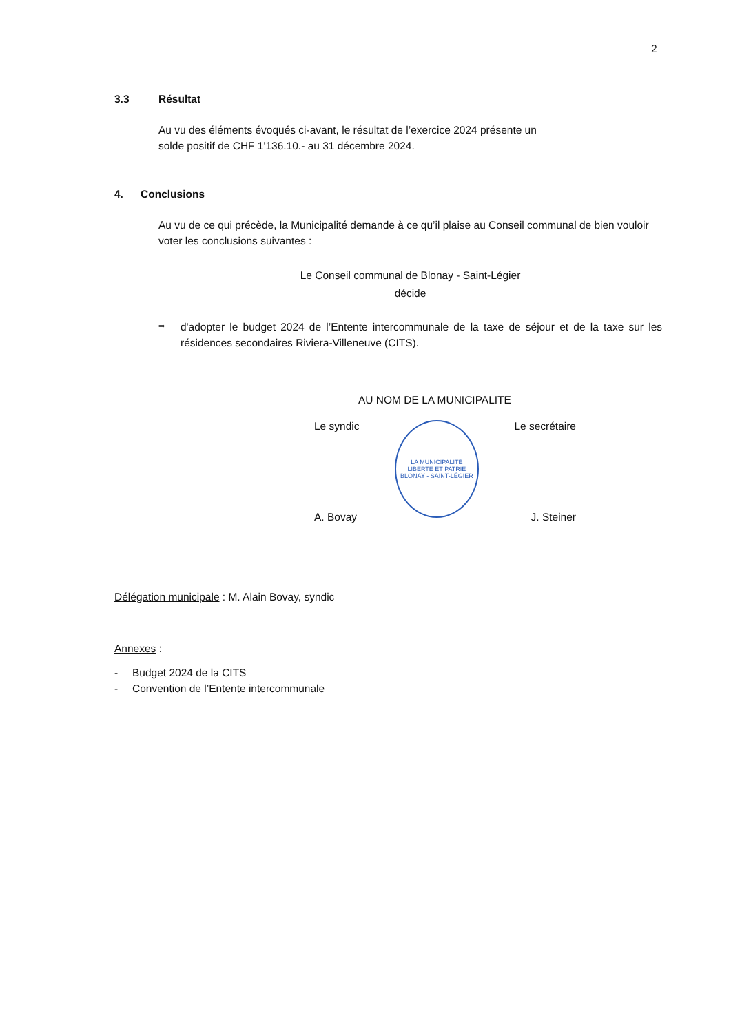2
3.3 Résultat
Au vu des éléments évoqués ci-avant, le résultat de l’exercice 2024 présente un
solde positif de CHF 1'136.10.- au 31 décembre 2024.
4. Conclusions
Au vu de ce qui précède, la Municipalité demande à ce qu’il plaise au Conseil communal de bien vouloir voter les conclusions suivantes :
Le Conseil communal de Blonay - Saint-Légier
décide
⇒
d'adopter le budget 2024 de l’Entente intercommunale de la taxe de séjour et de la taxe sur les résidences secondaires Riviera-Villeneuve (CITS).
AU NOM DE LA MUNICIPALITE
Le syndic
LA MUNICIPALITÉ
LIBERTÉ ET PATRIE
BLONAY - SAINT-LÉGIER
Le secrétaire
A. Bovay J. Steiner
Délégation municipale : M. Alain Bovay, syndic
Annexes :
- Budget 2024 de la CITS
- Convention de l’Entente intercommunale